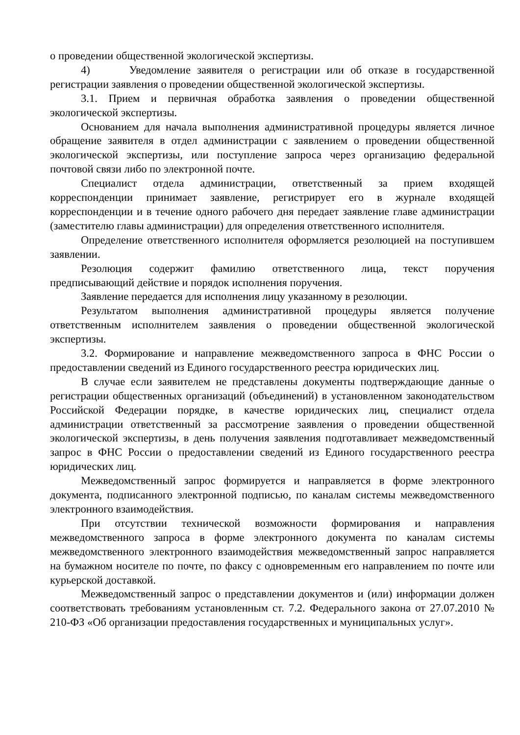о проведении общественной экологической экспертизы.
4) Уведомление заявителя о регистрации или об отказе в государственной регистрации заявления о проведении общественной экологической экспертизы.
3.1. Прием и первичная обработка заявления о проведении общественной экологической экспертизы.
Основанием для начала выполнения административной процедуры является личное обращение заявителя в отдел администрации с заявлением о проведении общественной экологической экспертизы, или поступление запроса через организацию федеральной почтовой связи либо по электронной почте.
Специалист отдела администрации, ответственный за прием входящей корреспонденции принимает заявление, регистрирует его в журнале входящей корреспонденции и в течение одного рабочего дня передает заявление главе администрации (заместителю главы администрации) для определения ответственного исполнителя.
Определение ответственного исполнителя оформляется резолюцией на поступившем заявлении.
Резолюция содержит фамилию ответственного лица, текст поручения предписывающий действие и порядок исполнения поручения.
Заявление передается для исполнения лицу указанному в резолюции.
Результатом выполнения административной процедуры является получение ответственным исполнителем заявления о проведении общественной экологической экспертизы.
3.2. Формирование и направление межведомственного запроса в ФНС России о предоставлении сведений из Единого государственного реестра юридических лиц.
В случае если заявителем не представлены документы подтверждающие данные о регистрации общественных организаций (объединений) в установленном законодательством Российской Федерации порядке, в качестве юридических лиц, специалист отдела администрации ответственный за рассмотрение заявления о проведении общественной экологической экспертизы, в день получения заявления подготавливает межведомственный запрос в ФНС России о предоставлении сведений из Единого государственного реестра юридических лиц.
Межведомственный запрос формируется и направляется в форме электронного документа, подписанного электронной подписью, по каналам системы межведомственного электронного взаимодействия.
При отсутствии технической возможности формирования и направления межведомственного запроса в форме электронного документа по каналам системы межведомственного электронного взаимодействия межведомственный запрос направляется на бумажном носителе по почте, по факсу с одновременным его направлением по почте или курьерской доставкой.
Межведомственный запрос о представлении документов и (или) информации должен соответствовать требованиям установленным ст. 7.2. Федерального закона от 27.07.2010 № 210-ФЗ «Об организации предоставления государственных и муниципальных услуг».